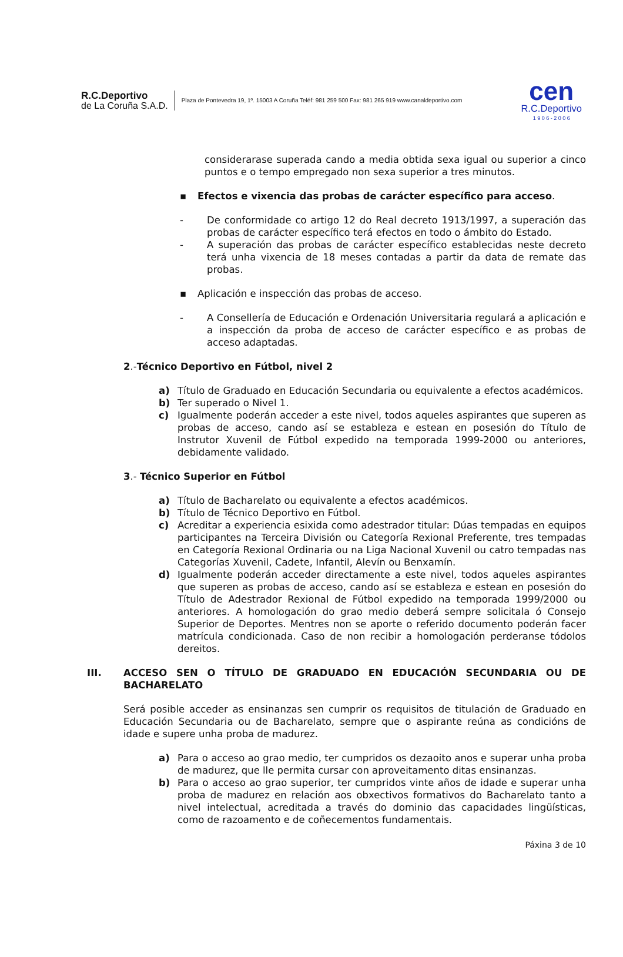R.C.Deportivo
de La Coruña S.A.D.
Plaza de Pontevedra 19, 1º. 15003 A Coruña Teléf: 981 259 500 Fax: 981 265 919 www.canaldeportivo.com
cen
R.C.Deportivo
1 9 0 6 - 2 0 0 6
considerarase superada cando a media obtida sexa igual ou superior a cinco puntos e o tempo empregado non sexa superior a tres minutos.
▪ Efectos e vixencia das probas de carácter específico para acceso.
- De conformidade co artigo 12 do Real decreto 1913/1997, a superación das probas de carácter específico terá efectos en todo o ámbito do Estado.
- A superación das probas de carácter específico establecidas neste decreto terá unha vixencia de 18 meses contadas a partir da data de remate das probas.
▪ Aplicación e inspección das probas de acceso.
- A Consellería de Educación e Ordenación Universitaria regulará a aplicación e a inspección da proba de acceso de carácter específico e as probas de acceso adaptadas.
2.-Técnico Deportivo en Fútbol, nivel 2
a) Título de Graduado en Educación Secundaria ou equivalente a efectos académicos.
b) Ter superado o Nivel 1.
c) Igualmente poderán acceder a este nivel, todos aqueles aspirantes que superen as probas de acceso, cando así se estableza e estean en posesión do Título de Instrutor Xuvenil de Fútbol expedido na temporada 1999-2000 ou anteriores, debidamente validado.
3.- Técnico Superior en Fútbol
a) Título de Bacharelato ou equivalente a efectos académicos.
b) Título de Técnico Deportivo en Fútbol.
c) Acreditar a experiencia esixida como adestrador titular: Dúas tempadas en equipos participantes na Terceira División ou Categoría Rexional Preferente, tres tempadas en Categoría Rexional Ordinaria ou na Liga Nacional Xuvenil ou catro tempadas nas Categorías Xuvenil, Cadete, Infantil, Alevín ou Benxamín.
d) Igualmente poderán acceder directamente a este nivel, todos aqueles aspirantes que superen as probas de acceso, cando así se estableza e estean en posesión do Título de Adestrador Rexional de Fútbol expedido na temporada 1999/2000 ou anteriores. A homologación do grao medio deberá sempre solicitala ó Consejo Superior de Deportes. Mentres non se aporte o referido documento poderán facer matrícula condicionada. Caso de non recibir a homologación perderanse tódolos dereitos.
III. ACCESO SEN O TÍTULO DE GRADUADO EN EDUCACIÓN SECUNDARIA OU DE BACHARELATO
Será posible acceder as ensinanzas sen cumprir os requisitos de titulación de Graduado en Educación Secundaria ou de Bacharelato, sempre que o aspirante reúna as condicións de idade e supere unha proba de madurez.
a) Para o acceso ao grao medio, ter cumpridos os dezaoito anos e superar unha proba de madurez, que lle permita cursar con aproveitamento ditas ensinanzas.
b) Para o acceso ao grao superior, ter cumpridos vinte años de idade e superar unha proba de madurez en relación aos obxectivos formativos do Bacharelato tanto a nivel intelectual, acreditada a través do dominio das capacidades lingüísticas, como de razoamento e de coñecementos fundamentais.
Páxina 3 de 10